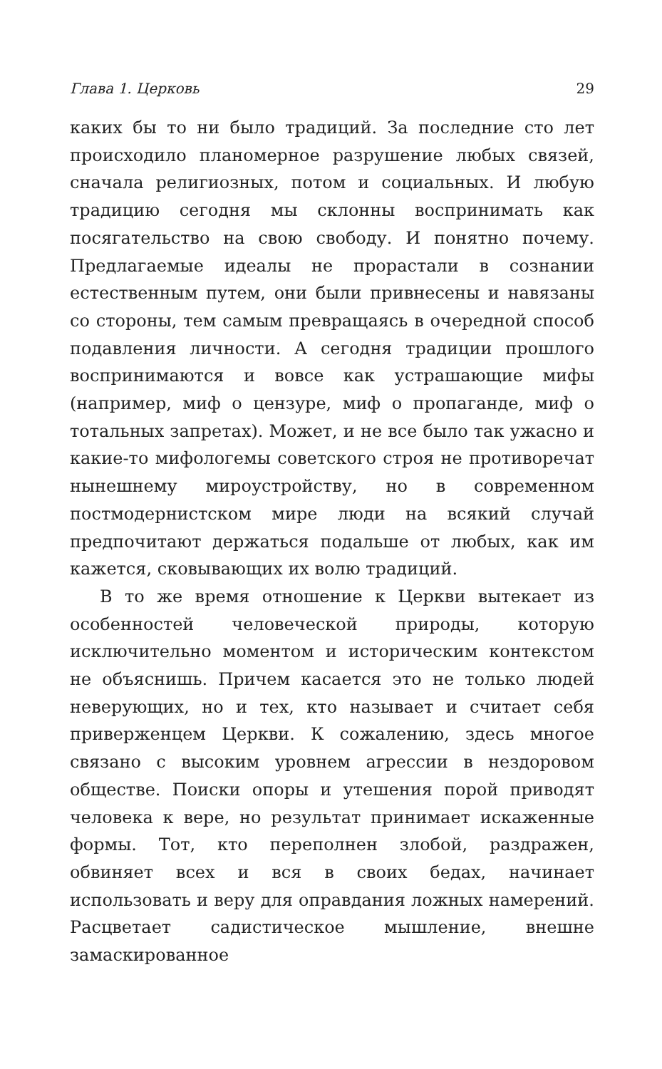Глава 1. Церковь 29
каких бы то ни было традиций. За последние сто лет происходило планомерное разрушение любых связей, сначала религиозных, потом и социальных. И любую традицию сегодня мы склонны воспринимать как посягательство на свою свободу. И понятно почему. Предлагаемые идеалы не прорастали в сознании естественным путем, они были привнесены и навязаны со стороны, тем самым превращаясь в очередной способ подавления личности. А сегодня традиции прошлого воспринимаются и вовсе как устрашающие мифы (например, миф о цензуре, миф о пропаганде, миф о тотальных запретах). Может, и не все было так ужасно и какие-то мифологемы советского строя не противоречат нынешнему мироустройству, но в современном постмодернистском мире люди на всякий случай предпочитают держаться подальше от любых, как им кажется, сковывающих их волю традиций.
В то же время отношение к Церкви вытекает из особенностей человеческой природы, которую исключительно моментом и историческим контекстом не объяснишь. Причем касается это не только людей неверующих, но и тех, кто называет и считает себя приверженцем Церкви. К сожалению, здесь многое связано с высоким уровнем агрессии в нездоровом обществе. Поиски опоры и утешения порой приводят человека к вере, но результат принимает искаженные формы. Тот, кто переполнен злобой, раздражен, обвиняет всех и вся в своих бедах, начинает использовать и веру для оправдания ложных намерений. Расцветает садистическое мышление, внешне замаскированное